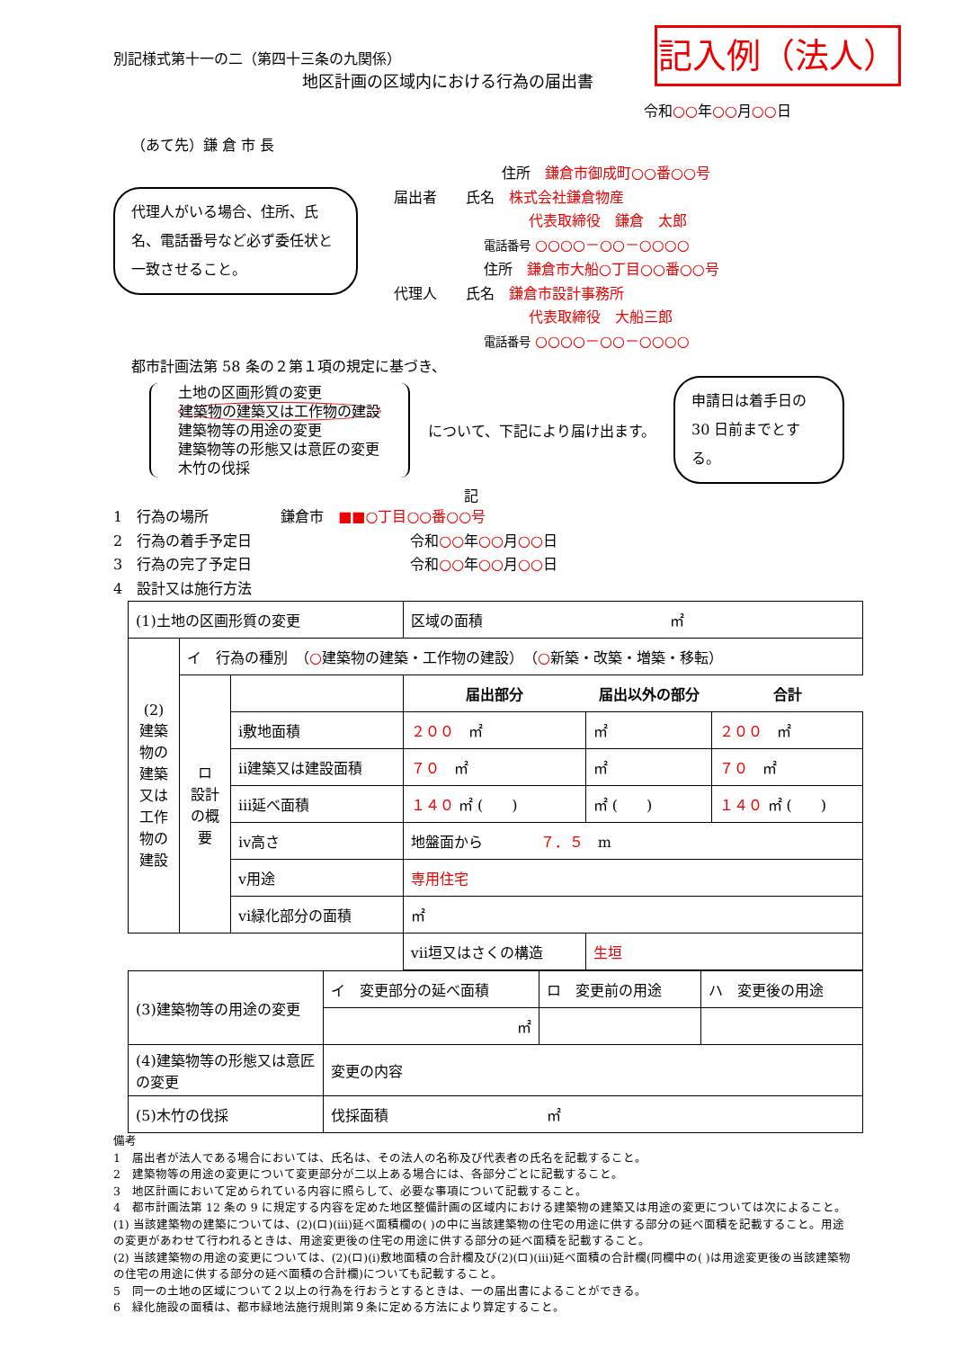記入例（法人）
別記様式第十一の二（第四十三条の九関係）
地区計画の区域内における行為の届出書
令和○○年○○月○○日
（あて先）鎌 倉 市 長
代理人がいる場合、住所、氏名、電話番号など必ず委任状と一致させること。
住所　鎌倉市御成町○○番○○号
届出者　　氏名　株式会社鎌倉物産
代表取締役　鎌倉　太郎
電話番号 ○○○○－○○－○○○○
住所　鎌倉市大船○丁目○○番○○号
代理人　　氏名　鎌倉市設計事務所
代表取締役　大船三郎
電話番号 ○○○○－○○－○○○○
都市計画法第 58 条の２第１項の規定に基づき、
土地の区画形質の変更
建築物の建築又は工作物の建設
建築物等の用途の変更
建築物等の形態又は意匠の変更
木竹の伐採
について、下記により届け出ます。
申請日は着手日の 30 日前までとする。
記
1　行為の場所　　　　　鎌倉市　■■○丁目○○番○○号
2　行為の着手予定日　　　　　　　　　　　令和○○年○○月○○日
3　行為の完了予定日　　　　　　　　　　　令和○○年○○月○○日
4　設計又は施行方法
| (1)土地の区画形質の変更 | | | 区域の面積 ㎡ | | |
| (2) 建築物の建築又は工作物の建設 | イ 行為の種別 （ ○ 建築物の建築・工作物の建設） （ ○ 新築・改築・増築・移転） | | | | |
| | ロ 設計の概要 | | 届出部分 | 届出以外の部分 | 合計 |
| | | ⅰ敷地面積 | ２００ ㎡ | ㎡ | ２００ ㎡ |
| | | ⅱ建築又は建設面積 | ７０ ㎡ | ㎡ | ７０ ㎡ |
| | | ⅲ延べ面積 | １４０ ㎡ ( ) | ㎡ ( ) | １４０ ㎡ ( ) |
| | | ⅳ高さ | 地盤面から ７．５ m | | |
| | | ⅴ用途 | 専用住宅 | | |
| | | ⅵ緑化部分の面積 | ㎡ | | |
| | | | ⅶ垣又はさくの構造 | 生垣 | |
| (3)建築物等の用途の変更 | イ 変更部分の延べ面積 | ロ 変更前の用途 | ハ 変更後の用途 |
| | ㎡ | | |
| (4)建築物等の形態又は意匠の変更 | 変更の内容 | | |
| (5)木竹の伐採 | 伐採面積 ㎡ | | |
備考
1　届出者が法人である場合においては、氏名は、その法人の名称及び代表者の氏名を記載すること。
2　建築物等の用途の変更について変更部分が二以上ある場合には、各部分ごとに記載すること。
3　地区計画において定められている内容に照らして、必要な事項について記載すること。
4　都市計画法第 12 条の 9 に規定する内容を定めた地区整備計画の区域内における建築物の建築又は用途の変更については次によること。
(1) 当該建築物の建築については、(2)(ロ)(ⅲ)延べ面積欄の( )の中に当該建築物の住宅の用途に供する部分の延べ面積を記載すること。用途の変更があわせて行われるときは、用途変更後の住宅の用途に供する部分の延べ面積を記載すること。
(2) 当該建築物の用途の変更については、(2)(ロ)(ⅰ)敷地面積の合計欄及び(2)(ロ)(ⅲ)延べ面積の合計欄(同欄中の( )は用途変更後の当該建築物の住宅の用途に供する部分の延べ面積の合計欄)についても記載すること。
5　同一の土地の区域について２以上の行為を行おうとするときは、一の届出書によることができる。
6　緑化施設の面積は、都市緑地法施行規則第９条に定める方法により算定すること。